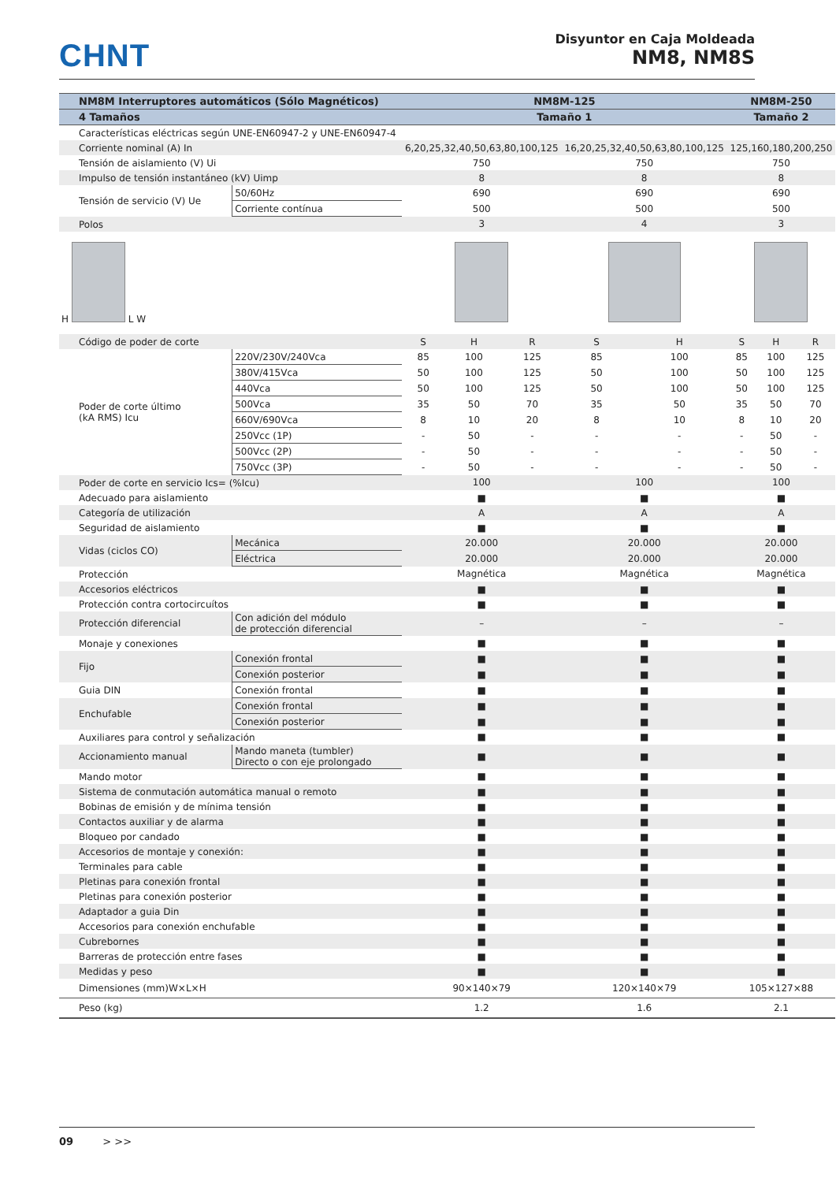CHNT
Disyuntor en Caja Moldeada
NM8, NM8S
| NM8M Interruptores automáticos (Sólo Magnéticos) | | NM8M-125 | | | | | NM8M-250 | | |
| --- | --- | --- | --- | --- | --- | --- | --- | --- | --- |
| 4 Tamaños | | Tamaño 1 | | | | | Tamaño 2 | | |
| Características eléctricas según UNE-EN60947-2 y UNE-EN60947-4 | | | | | | | | | |
| Corriente nominal (A) In | | 6,20,25,32,40,50,63,80,100,125 | | | 16,20,25,32,40,50,63,80,100,125 | | 125,160,180,200,250 | | |
| Tensión de aislamiento (V) Ui | | 750 | | | 750 | | 750 | | |
| Impulso de tensión instantáneo (kV) Uimp | | 8 | | | 8 | | 8 | | |
| Tensión de servicio (V) Ue | 50/60Hz | 690 | | | 690 | | 690 | | |
| | Corriente contínua | 500 | | | 500 | | 500 | | |
| Polos | | 3 | | | 4 | | 3 | | |
| H L W | | | | | | | | | |
| Código de poder de corte | | S | H | R | S | H | S | H | R |
| Poder de corte último (kA RMS) Icu | 220V/230V/240Vca | 85 | 100 | 125 | 85 | 100 | 85 | 100 | 125 |
| | 380V/415Vca | 50 | 100 | 125 | 50 | 100 | 50 | 100 | 125 |
| | 440Vca | 50 | 100 | 125 | 50 | 100 | 50 | 100 | 125 |
| | 500Vca | 35 | 50 | 70 | 35 | 50 | 35 | 50 | 70 |
| | 660V/690Vca | 8 | 10 | 20 | 8 | 10 | 8 | 10 | 20 |
| | 250Vcc (1P) | - | 50 | - | - | - | - | 50 | - |
| | 500Vcc (2P) | - | 50 | - | - | - | - | 50 | - |
| | 750Vcc (3P) | - | 50 | - | - | - | - | 50 | - |
| Poder de corte en servicio Ics= (%Icu) | | 100 | | | 100 | | 100 | | |
| Adecuado para aislamiento | | ■ | | | ■ | | ■ | | |
| Categoría de utilización | | A | | | A | | A | | |
| Seguridad de aislamiento | | ■ | | | ■ | | ■ | | |
| Vidas (ciclos CO) | Mecánica | 20.000 | | | 20.000 | | 20.000 | | |
| | Eléctrica | 20.000 | | | 20.000 | | 20.000 | | |
| Protección | | Magnética | | | Magnética | | Magnética | | |
| Accesorios eléctricos | | ■ | | | ■ | | ■ | | |
| Protección contra cortocircuítos | | ■ | | | ■ | | ■ | | |
| Protección diferencial | Con adición del módulo de protección diferencial | – | | | – | | – | | |
| Monaje y conexiones | | ■ | | | ■ | | ■ | | |
| Fijo | Conexión frontal | ■ | | | ■ | | ■ | | |
| | Conexión posterior | ■ | | | ■ | | ■ | | |
| Guia DIN | Conexión frontal | ■ | | | ■ | | ■ | | |
| Enchufable | Conexión frontal | ■ | | | ■ | | ■ | | |
| | Conexión posterior | ■ | | | ■ | | ■ | | |
| Auxiliares para control y señalización | | ■ | | | ■ | | ■ | | |
| Accionamiento manual | Mando maneta (tumbler) Directo o con eje prolongado | ■ | | | ■ | | ■ | | |
| Mando motor | | ■ | | | ■ | | ■ | | |
| Sistema de conmutación automática manual o remoto | | ■ | | | ■ | | ■ | | |
| Bobinas de emisión y de mínima tensión | | ■ | | | ■ | | ■ | | |
| Contactos auxiliar y de alarma | | ■ | | | ■ | | ■ | | |
| Bloqueo por candado | | ■ | | | ■ | | ■ | | |
| Accesorios de montaje y conexión: | | ■ | | | ■ | | ■ | | |
| Terminales para cable | | ■ | | | ■ | | ■ | | |
| Pletinas para conexión frontal | | ■ | | | ■ | | ■ | | |
| Pletinas para conexión posterior | | ■ | | | ■ | | ■ | | |
| Adaptador a guia Din | | ■ | | | ■ | | ■ | | |
| Accesorios para conexión enchufable | | ■ | | | ■ | | ■ | | |
| Cubrebornes | | ■ | | | ■ | | ■ | | |
| Barreras de protección entre fases | | ■ | | | ■ | | ■ | | |
| Medidas y peso | | ■ | | | ■ | | ■ | | |
| Dimensiones (mm)W×L×H | | 90×140×79 | | | 120×140×79 | | 105×127×88 | | |
| Peso (kg) | | 1.2 | | | 1.6 | | 2.1 | | |
09 > >>